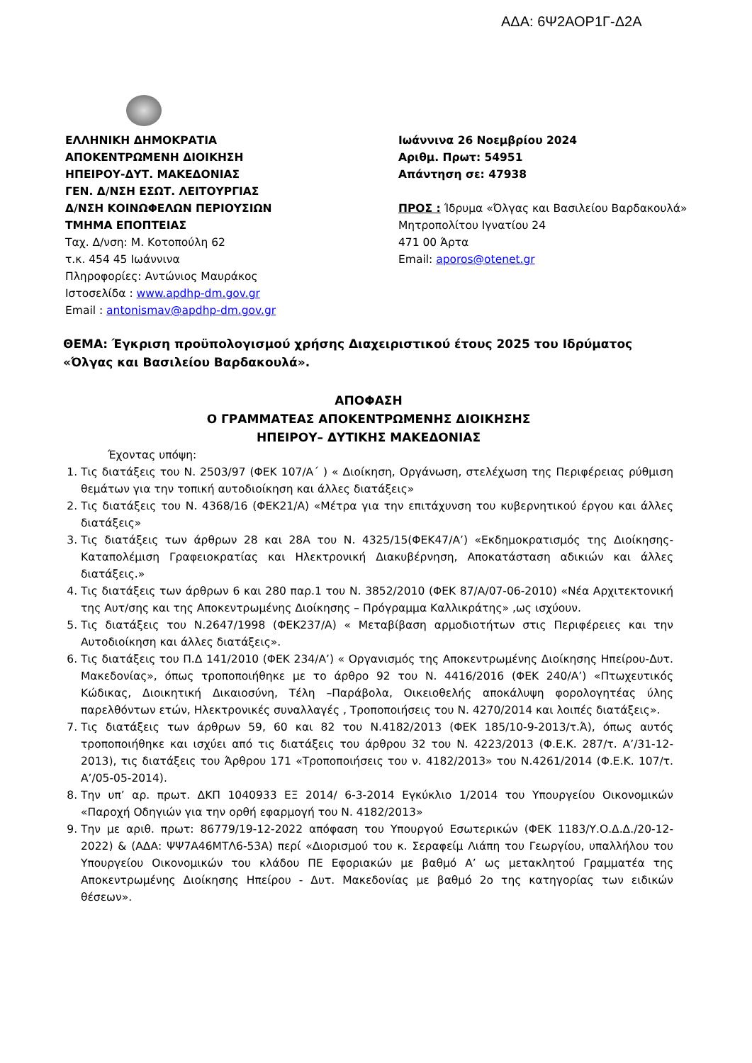ΑΔΑ: 6Ψ2ΑΟΡ1Γ-Δ2Α
ΕΛΛΗΝΙΚΗ ΔΗΜΟΚΡΑΤΙΑ
ΑΠΟΚΕΝΤΡΩΜΕΝΗ ΔΙΟΙΚΗΣΗ
ΗΠΕΙΡΟΥ-ΔΥΤ. ΜΑΚΕΔΟΝΙΑΣ
ΓΕΝ. Δ/ΝΣΗ ΕΣΩΤ. ΛΕΙΤΟΥΡΓΙΑΣ
Δ/ΝΣΗ ΚΟΙΝΩΦΕΛΩΝ ΠΕΡΙΟΥΣΙΩΝ
ΤΜΗΜΑ ΕΠΟΠΤΕΙΑΣ
Ταχ. Δ/νση: Μ. Κοτοπούλη 62
τ.κ. 454 45 Ιωάννινα
Πληροφορίες: Αντώνιος Μαυράκος
Ιστοσελίδα : www.apdhp-dm.gov.gr
Email : antonismav@apdhp-dm.gov.gr
Ιωάννινα 26 Νοεμβρίου 2024
Αριθμ. Πρωτ: 54951
Απάντηση σε: 47938
ΠΡΟΣ : Ίδρυμα «Όλγας και Βασιλείου Βαρδακουλά»
Μητροπολίτου Ιγνατίου 24
471 00 Άρτα
Email: aporos@otenet.gr
ΘΕΜΑ: Έγκριση προϋπολογισμού χρήσης Διαχειριστικού έτους 2025 του Ιδρύματος «Όλγας και Βασιλείου Βαρδακουλά».
ΑΠΟΦΑΣΗ
Ο ΓΡΑΜΜΑΤΕΑΣ ΑΠΟΚΕΝΤΡΩΜΕΝΗΣ ΔΙΟΙΚΗΣΗΣ
ΗΠΕΙΡΟΥ– ΔΥΤΙΚΗΣ ΜΑΚΕΔΟΝΙΑΣ
Έχοντας υπόψη:
1. Τις διατάξεις του Ν. 2503/97 (ΦΕΚ 107/Α΄ ) « Διοίκηση, Οργάνωση, στελέχωση της Περιφέρειας ρύθμιση θεμάτων για την τοπική αυτοδιοίκηση και άλλες διατάξεις»
2. Τις διατάξεις του Ν. 4368/16 (ΦΕΚ21/Α) «Μέτρα για την επιτάχυνση του κυβερνητικού έργου και άλλες διατάξεις»
3. Τις διατάξεις των άρθρων 28 και 28Α του Ν. 4325/15(ΦΕΚ47/Α’) «Εκδημοκρατισμός της Διοίκησης-Καταπολέμιση Γραφειοκρατίας και Ηλεκτρονική Διακυβέρνηση, Αποκατάσταση αδικιών και άλλες διατάξεις.»
4. Τις διατάξεις των άρθρων 6 και 280 παρ.1 του Ν. 3852/2010 (ΦΕΚ 87/Α/07-06-2010) «Νέα Αρχιτεκτονική της Αυτ/σης και της Αποκεντρωμένης Διοίκησης – Πρόγραμμα Καλλικράτης» ,ως ισχύουν.
5. Τις διατάξεις του Ν.2647/1998 (ΦΕΚ237/Α) « Μεταβίβαση αρμοδιοτήτων στις Περιφέρειες και την Αυτοδιοίκηση και άλλες διατάξεις».
6. Τις διατάξεις του Π.Δ 141/2010 (ΦΕΚ 234/Α’) « Οργανισμός της Αποκεντρωμένης Διοίκησης Ηπείρου-Δυτ. Μακεδονίας», όπως τροποποιήθηκε με το άρθρο 92 του Ν. 4416/2016 (ΦΕΚ 240/Α’) «Πτωχευτικός Κώδικας, Διοικητική Δικαιοσύνη, Τέλη –Παράβολα, Οικειοθελής αποκάλυψη φορολογητέας ύλης παρελθόντων ετών, Ηλεκτρονικές συναλλαγές , Τροποποιήσεις του Ν. 4270/2014 και λοιπές διατάξεις».
7. Τις διατάξεις των άρθρων 59, 60 και 82 του Ν.4182/2013 (ΦΕΚ 185/10-9-2013/τ.Ά), όπως αυτός τροποποιήθηκε και ισχύει από τις διατάξεις του άρθρου 32 του Ν. 4223/2013 (Φ.Ε.Κ. 287/τ. Α’/31-12-2013), τις διατάξεις του Άρθρου 171 «Τροποποιήσεις του ν. 4182/2013» του Ν.4261/2014 (Φ.Ε.Κ. 107/τ. Α’/05-05-2014).
8. Την υπ’ αρ. πρωτ. ΔΚΠ 1040933 ΕΞ 2014/ 6-3-2014 Εγκύκλιο 1/2014 του Υπουργείου Οικονομικών «Παροχή Οδηγιών για την ορθή εφαρμογή του Ν. 4182/2013»
9. Την με αριθ. πρωτ: 86779/19-12-2022 απόφαση του Υπουργού Εσωτερικών (ΦΕΚ 1183/Υ.Ο.Δ.Δ./20-12-2022) & (ΑΔΑ: ΨΨ7Α46ΜΤΛ6-53Α) περί «Διορισμού του κ. Σεραφείμ Λιάπη του Γεωργίου, υπαλλήλου του Υπουργείου Οικονομικών του κλάδου ΠΕ Εφοριακών με βαθμό Α’ ως μετακλητού Γραμματέα της Αποκεντρωμένης Διοίκησης Ηπείρου - Δυτ. Μακεδονίας με βαθμό 2ο της κατηγορίας των ειδικών θέσεων».